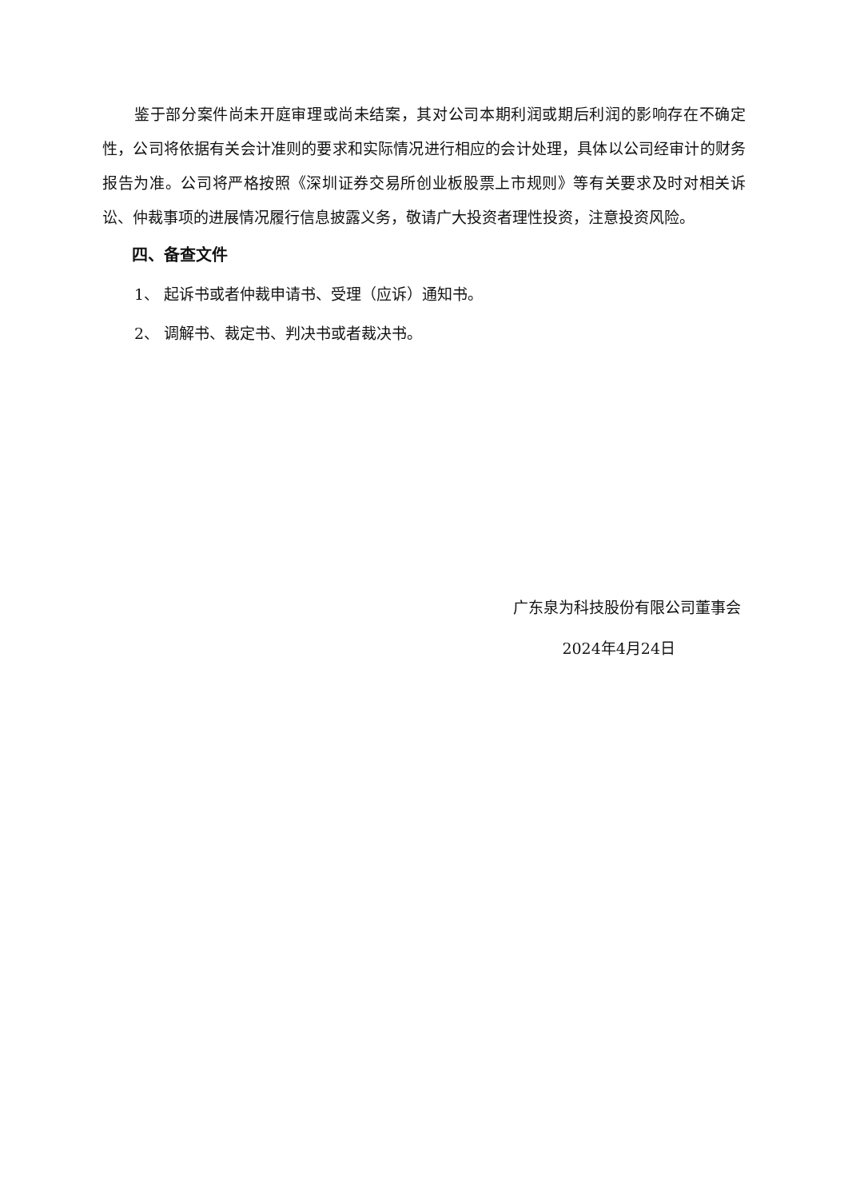鉴于部分案件尚未开庭审理或尚未结案，其对公司本期利润或期后利润的影响存在不确定性，公司将依据有关会计准则的要求和实际情况进行相应的会计处理，具体以公司经审计的财务报告为准。公司将严格按照《深圳证券交易所创业板股票上市规则》等有关要求及时对相关诉讼、仲裁事项的进展情况履行信息披露义务，敬请广大投资者理性投资，注意投资风险。
四、备查文件
1、 起诉书或者仲裁申请书、受理（应诉）通知书。
2、 调解书、裁定书、判决书或者裁决书。
广东泉为科技股份有限公司董事会
2024年4月24日